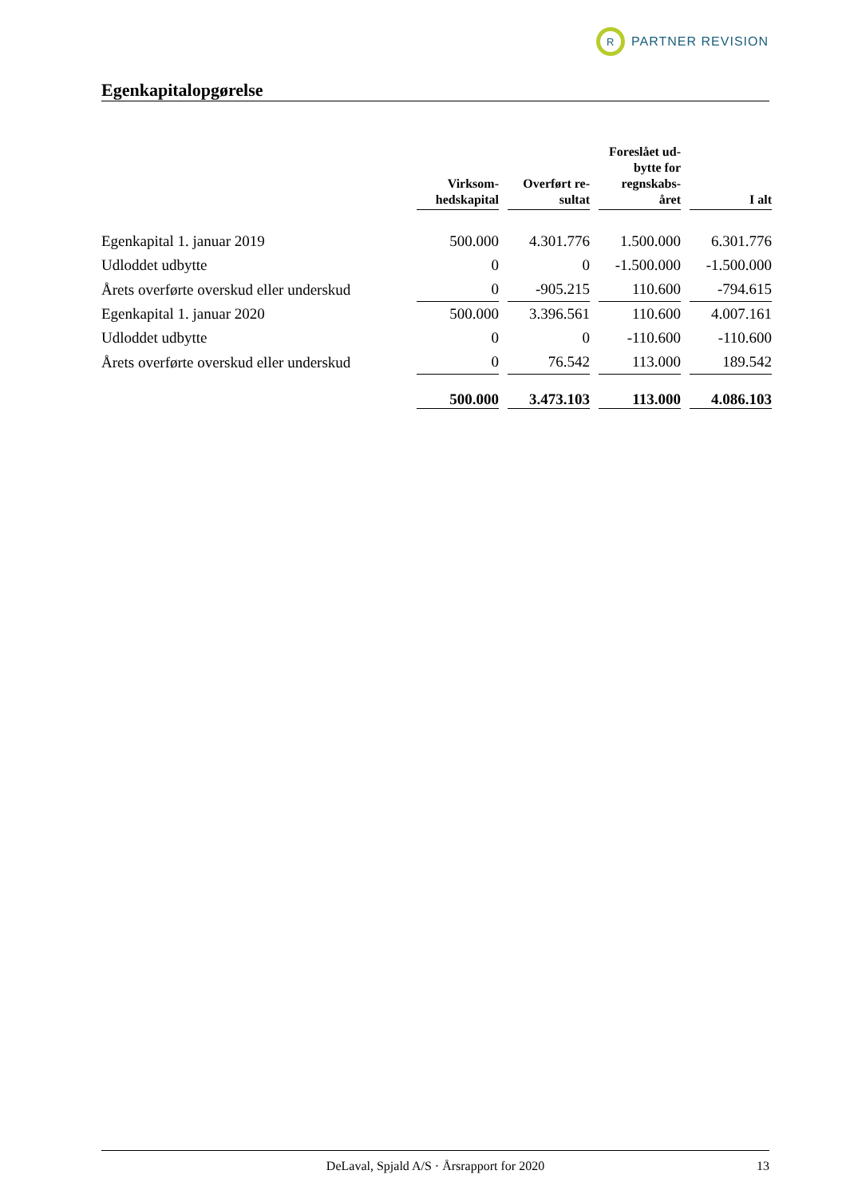R
PARTNER REVISION
Egenkapitalopgørelse
| | Virksom- hedskapital | | Overført re- sultat | | Foreslået ud- bytte for regnskabs- året | | I alt |
| --- | --- | --- | --- | --- | --- | --- | --- |
| Egenkapital 1. januar 2019 | 500.000 | | 4.301.776 | | 1.500.000 | | 6.301.776 |
| Udloddet udbytte | 0 | | 0 | | -1.500.000 | | -1.500.000 |
| Årets overførte overskud eller underskud | 0 | | -905.215 | | 110.600 | | -794.615 |
| Egenkapital 1. januar 2020 | 500.000 | | 3.396.561 | | 110.600 | | 4.007.161 |
| Udloddet udbytte | 0 | | 0 | | -110.600 | | -110.600 |
| Årets overførte overskud eller underskud | 0 | | 76.542 | | 113.000 | | 189.542 |
| | 500.000 | | 3.473.103 | | 113.000 | | 4.086.103 |
DeLaval, Spjald A/S · Årsrapport for 2020 13